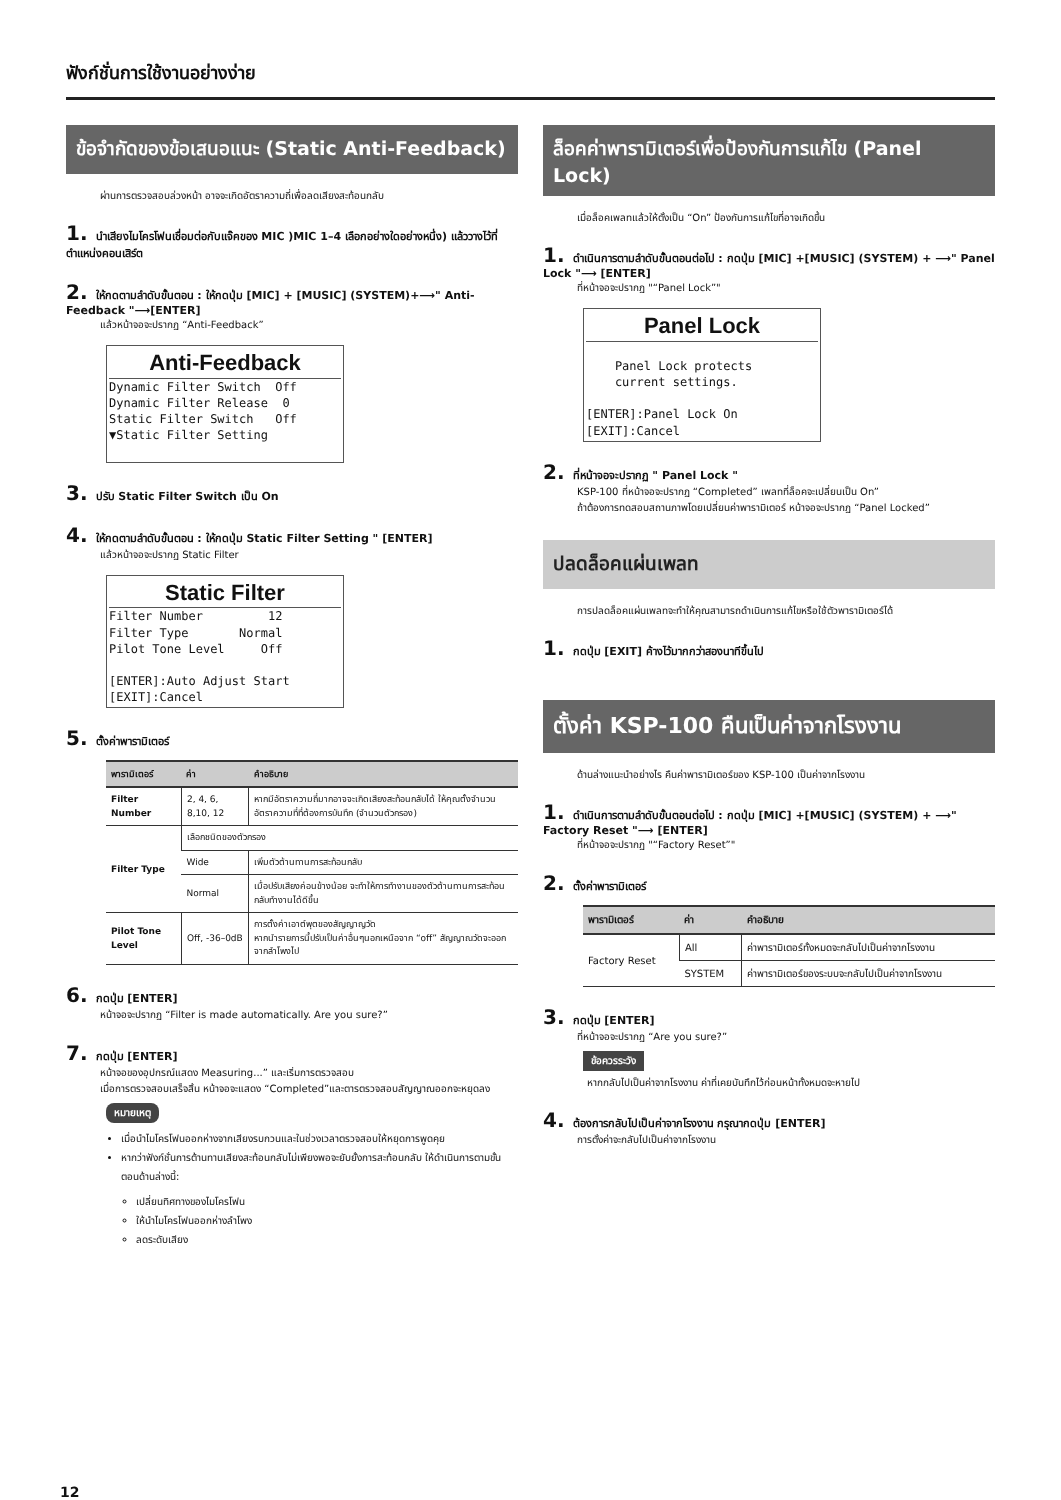ฟังก์ชั่นการใช้งานอย่างง่าย
ข้อจำกัดของข้อเสนอแนะ (Static Anti-Feedback)
ผ่านการตรวจสอบล่วงหน้า อาจจะเกิดอัตราความถี่เพื่อลดเสียงสะท้อนกลับ
1. นำเสียงไมโครโฟนเชื่อมต่อกับแจ๊คของ MIC )MIC 1–4 เลือกอย่างใดอย่างหนึ่ง) แล้ววางไว้ที่ตำแหน่งคอนเสิร์ต
2. ให้กดตามลำดับขั้นตอน : ให้กดปุ่ม [MIC] + [MUSIC] (SYSTEM)+⟶" Anti-Feedback "⟶[ENTER]
แล้วหน้าจอจะปรากฏ “Anti-Feedback”
Anti-Feedback
Dynamic Filter Switch Off Dynamic Filter Release 0 Static Filter Switch Off ▼Static Filter Setting
3. ปรับ Static Filter Switch เป็น On
4. ให้กดตามลำดับขั้นตอน : ให้กดปุ่ม Static Filter Setting " [ENTER]
แล้วหน้าจอจะปรากฏ Static Filter
Static Filter
Filter Number 12 Filter Type Normal Pilot Tone Level Off [ENTER]:Auto Adjust Start [EXIT]:Cancel
5. ตั้งค่าพารามิเตอร์
| พารามิเตอร์ | ค่า | คำอธิบาย |
| --- | --- | --- |
| Filter Number | 2, 4, 6, 8,10, 12 | หากมีอัตราความถี่มากอาจจะเกิดเสียงสะท้อนกลับได้ ให้คุณตั้งจำนวนอัตราความที่ที่ต้องการบันทึก (จำนวนตัวกรอง) |
| Filter Type | เลือกชนิดของตัวกรอง | |
| | Wide | เพิ่มตัวต้านทานการสะท้อนกลับ |
| | Normal | เมื่อปรับเสียงค่อนข้างน้อย จะทำให้การทำงานของตัวต้านทานการสะท้อนกลับทำงานได้ดีขึ้น |
| Pilot Tone Level | Off, -36–0dB | การตั้งค่าเอาต์พุตของสัญญาญวัด หากนำรายการนี้ปรับเป็นค่าอื่นๆนอกเหนือจาก “off” สัญญาณวัดจะออกจากลำโพงไป |
6. กดปุ่ม [ENTER]
หน้าจอจะปรากฏ “Filter is made automatically. Are you sure?”
7. กดปุ่ม [ENTER]
หน้าจอของอุปกรณ์แสดง Measuring...” และเริ่มการตรวจสอบ
เมื่อการตรวจสอบเสร็จสิ้น หน้าจอจะแสดง “Completed”และตารตรวจสอบสัญญาณออกจะหยุดลง
หมายเหตุ
เมื่อนำไมโครโฟนออกห่างจากเสียงรบกวนและในช่วงเวลาตรวจสอบให้หยุดการพูดคุย
หากว่าฟังก์ชั่นการต้านทานเสียงสะท้อนกลับไม่เพียงพอจะยับยั้งการสะท้อนกลับ ให้ดำเนินการตามขั้นตอนด้านล่างนี้:
เปลี่ยนทิศทางของไมโครโฟน
ให้นำไมโครโฟนออกห่างลำโพง
ลดระดับเสียง
ล็อคค่าพารามิเตอร์เพื่อป้องกันการแก้ไข (Panel Lock)
เมื่อล็อคเพลทแล้วให้ตั้งเป็น “On” ป้องกันการแก้ไขที่อาจเกิดขึ้น
1. ดำเนินการตามลำดับขั้นตอนต่อไป : กดปุ่ม [MIC] +[MUSIC] (SYSTEM) + ⟶" Panel Lock "⟶ [ENTER]
ที่หน้าจอจะปรากฏ "“Panel Lock”"
Panel Lock
Panel Lock protects current settings. [ENTER]:Panel Lock On [EXIT]:Cancel
2. ที่หน้าจอจะปรากฏ " Panel Lock "
KSP-100 ที่หน้าจอจะปรากฏ “Completed” เพลทที่ล็อคจะเปลี่ยนเป็น On”
ถ้าต้องการทดสอบสถานภาพโดยเปลี่ยนค่าพารามิเตอร์ หน้าจอจะปรากฏ “Panel Locked”
ปลดล็อคแผ่นเพลท
การปลดล็อคแผ่นเพลทจะทำให้คุณสามารถดำเนินการแก้ไขหรือใช้ตัวพารามิเตอร์ได้
1. กดปุ่ม [EXIT] ค้างไว้มากกว่าสองนาทีขึ้นไป
ตั้งค่า KSP-100 คืนเป็นค่าจากโรงงาน
ด้านล่างแนะนำอย่างไร คืนค่าพารามิเตอร์ของ KSP-100 เป็นค่าจากโรงงาน
1. ดำเนินการตามลำดับขั้นตอนต่อไป : กดปุ่ม [MIC] +[MUSIC] (SYSTEM) + ⟶" Factory Reset "⟶ [ENTER]
ที่หน้าจอจะปรากฏ "“Factory Reset”"
2. ตั้งค่าพารามิเตอร์
| พารามิเตอร์ | ค่า | คำอธิบาย |
| --- | --- | --- |
| Factory Reset | All | ค่าพารามิเตอร์ทั้งหมดจะกลับไปเป็นค่าจากโรงงาน |
| | SYSTEM | ค่าพารามิเตอร์ของระบบจะกลับไปเป็นค่าจากโรงงาน |
3. กดปุ่ม [ENTER]
ที่หน้าจอจะปรากฏ “Are you sure?”
ข้อควรระวัง
หากกลับไปเป็นค่าจากโรงงาน ค่าที่เคยบันทึกไว้ก่อนหน้าทั้งหมดจะหายไป
4. ต้องการกลับไปเป็นค่าจากโรงงาน กรุณากดปุ่ม [ENTER]
การตั้งค่าจะกลับไปเป็นค่าจากโรงงาน
12